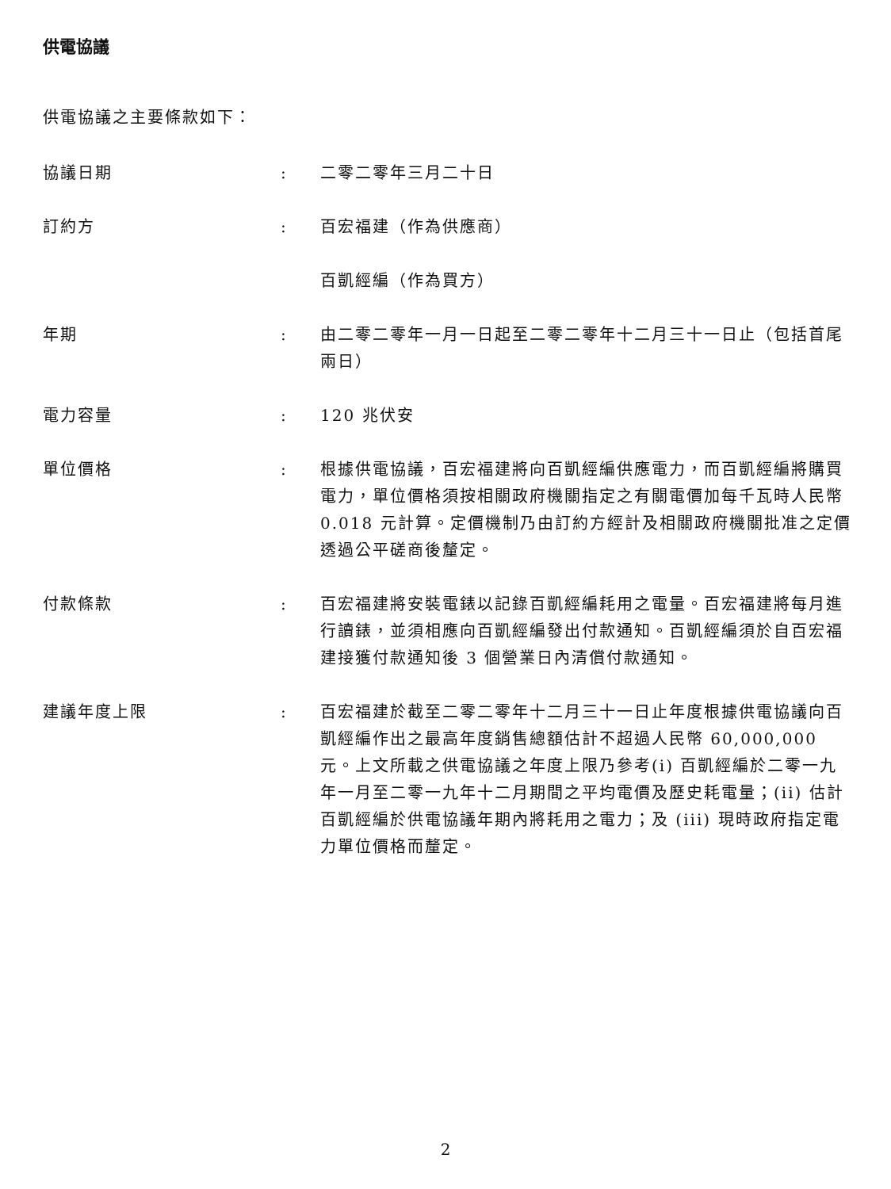供電協議
供電協議之主要條款如下：
| 協議日期 | : | 二零二零年三月二十日 |
| 訂約方 | : | 百宏福建（作為供應商） 百凱經編（作為買方） |
| 年期 | : | 由二零二零年一月一日起至二零二零年十二月三十一日止（包括首尾兩日） |
| 電力容量 | : | 120 兆伏安 |
| 單位價格 | : | 根據供電協議，百宏福建將向百凱經編供應電力，而百凱經編將購買電力，單位價格須按相關政府機關指定之有關電價加每千瓦時人民幣 0.018 元計算。定價機制乃由訂約方經計及相關政府機關批准之定價透過公平磋商後釐定。 |
| 付款條款 | : | 百宏福建將安裝電錶以記錄百凱經編耗用之電量。百宏福建將每月進行讀錶，並須相應向百凱經編發出付款通知。百凱經編須於自百宏福建接獲付款通知後 3 個營業日內清償付款通知。 |
| 建議年度上限 | : | 百宏福建於截至二零二零年十二月三十一日止年度根據供電協議向百凱經編作出之最高年度銷售總額估計不超過人民幣 60,000,000 元。上文所載之供電協議之年度上限乃參考(i) 百凱經編於二零一九年一月至二零一九年十二月期間之平均電價及歷史耗電量；(ii) 估計百凱經編於供電協議年期內將耗用之電力；及 (iii) 現時政府指定電力單位價格而釐定。 |
2